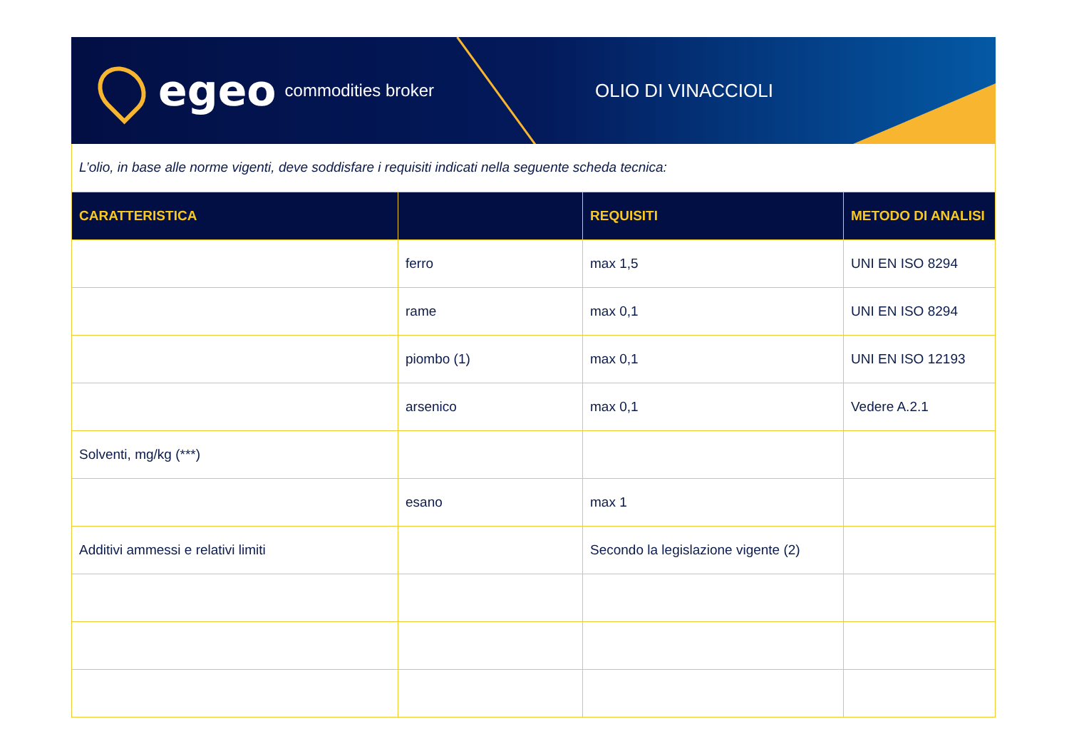egeo commodities broker OLIO DI VINACCIOLI
L’olio, in base alle norme vigenti, deve soddisfare i requisiti indicati nella seguente scheda tecnica:
| CARATTERISTICA | | REQUISITI | METODO DI ANALISI |
| --- | --- | --- | --- |
| | ferro | max 1,5 | UNI EN ISO 8294 |
| | rame | max 0,1 | UNI EN ISO 8294 |
| | piombo (1) | max 0,1 | UNI EN ISO 12193 |
| | arsenico | max 0,1 | Vedere A.2.1 |
| Solventi, mg/kg (***) | | | |
| | esano | max 1 | |
| Additivi ammessi e relativi limiti | | Secondo la legislazione vigente (2) | |